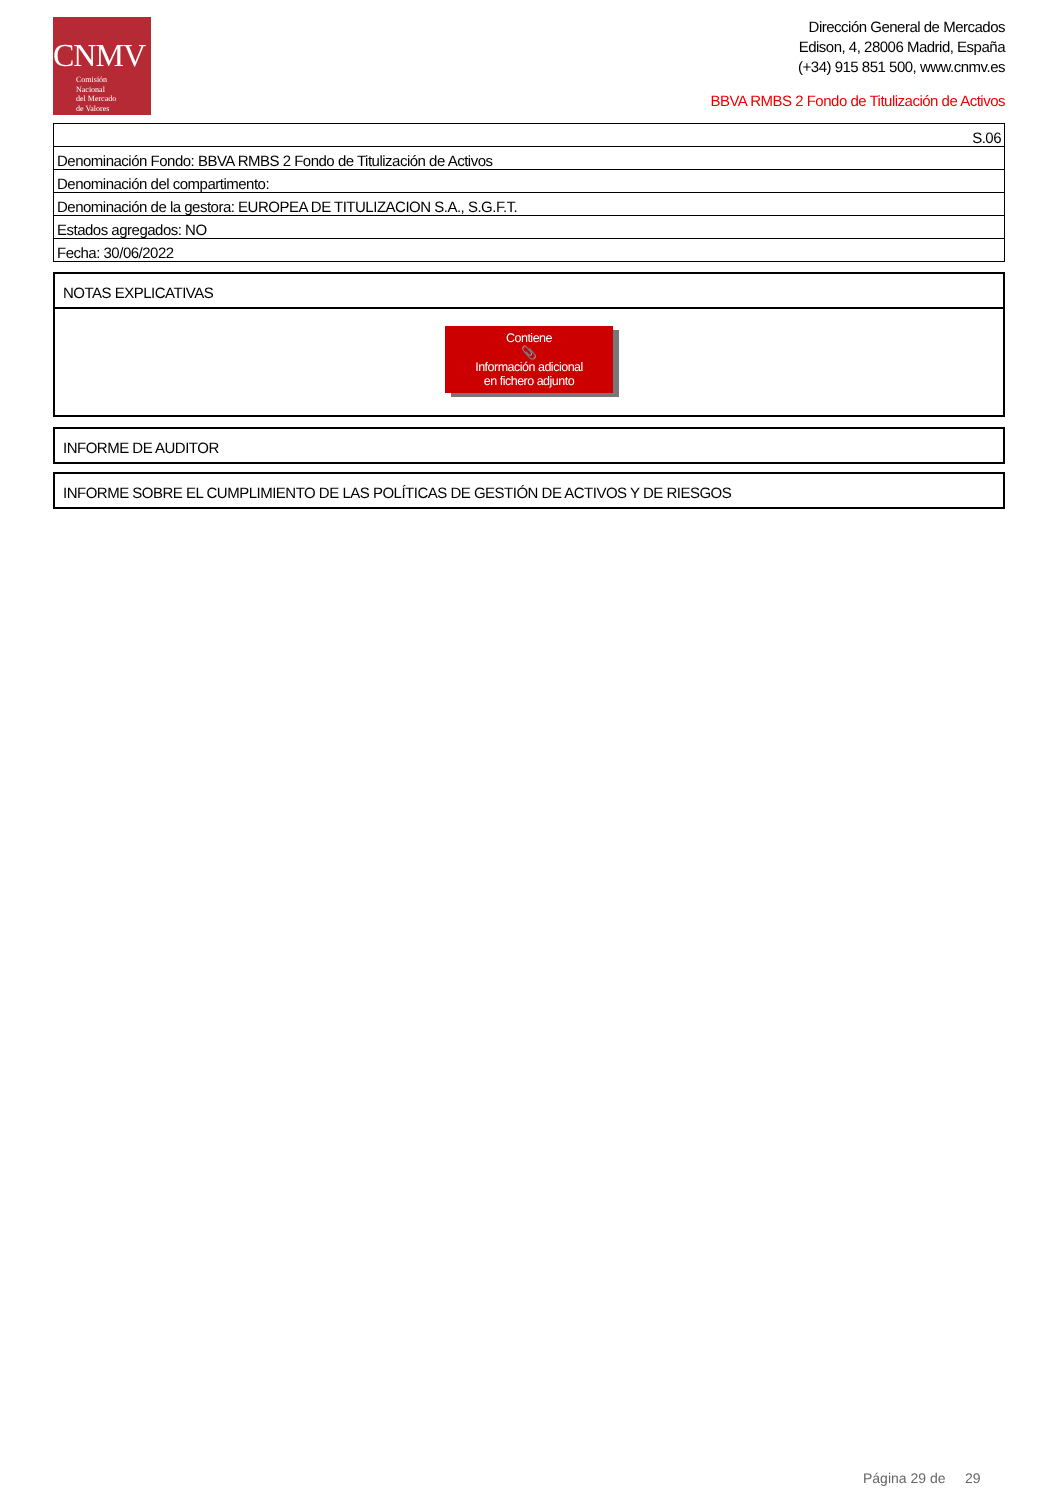CNMV
Comisión
Nacional
del Mercado
de Valores
Dirección General de Mercados
Edison, 4, 28006 Madrid, España
(+34) 915 851 500, www.cnmv.es
BBVA RMBS 2 Fondo de Titulización de Activos
| S.06 |
| Denominación Fondo: BBVA RMBS 2 Fondo de Titulización de Activos |
| Denominación del compartimento: |
| Denominación de la gestora: EUROPEA DE TITULIZACION S.A., S.G.F.T. |
| Estados agregados: NO |
| Fecha: 30/06/2022 |
NOTAS EXPLICATIVAS
Contiene
📎
Información adicional
en fichero adjunto
INFORME DE AUDITOR
INFORME SOBRE EL CUMPLIMIENTO DE LAS POLÍTICAS DE GESTIÓN DE ACTIVOS Y DE RIESGOS
Página 29 de 29